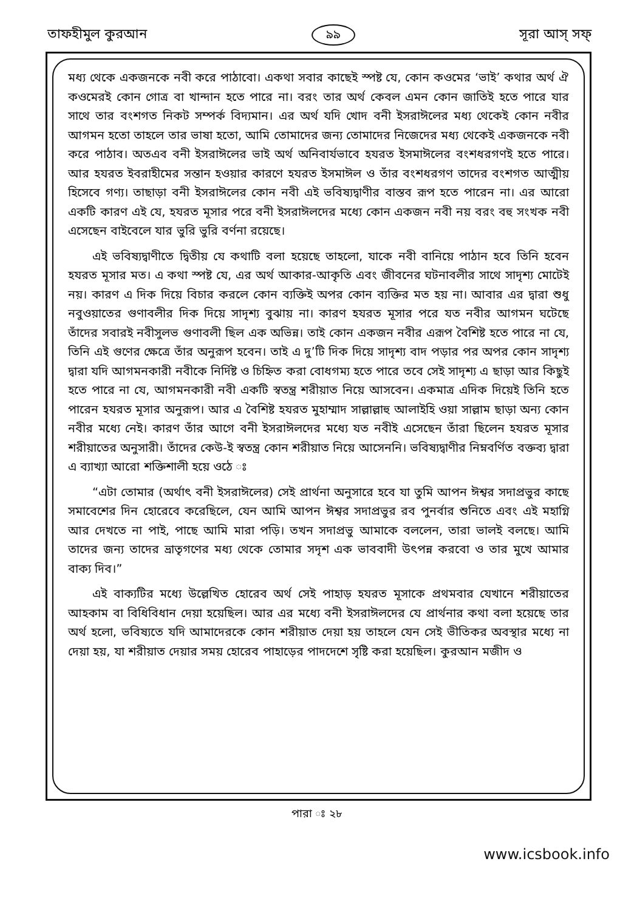তাফহীমুল কুরআন ৯৯ সূরা আস্ সফ্
মধ্য থেকে একজনকে নবী করে পাঠাবো। একথা সবার কাছেই স্পষ্ট যে, কোন কওমের ‘ভাই’ কথার অর্থ ঐ কওমেরই কোন গোত্র বা খান্দান হতে পারে না। বরং তার অর্থ কেবল এমন কোন জাতিই হতে পারে যার সাথে তার বংশগত নিকট সম্পর্ক বিদ্যমান। এর অর্থ যদি খোদ বনী ইসরাঈলের মধ্য থেকেই কোন নবীর আগমন হতো তাহলে তার ভাষা হতো, আমি তোমাদের জন্য তোমাদের নিজেদের মধ্য থেকেই একজনকে নবী করে পাঠাব। অতএব বনী ইসরাঈলের ভাই অর্থ অনিবার্যভাবে হযরত ইসমাঈলের বংশধরগণই হতে পারে। আর হযরত ইবরাহীমের সন্তান হওয়ার কারণে হযরত ইসমাঈল ও তাঁর বংশধরগণ তাদের বংশগত আত্মীয় হিসেবে গণ্য। তাছাড়া বনী ইসরাঈলের কোন নবী এই ভবিষ্যদ্বাণীর বাস্তব রূপ হতে পারেন না। এর আরো একটি কারণ এই যে, হযরত মূসার পরে বনী ইসরাঈলদের মধ্যে কোন একজন নবী নয় বরং বহু সংখক নবী এসেছেন বাইবেলে যার ভুরি ভুরি বর্ণনা রয়েছে।
এই ভবিষ্যদ্বাণীতে দ্বিতীয় যে কথাটি বলা হয়েছে তাহলো, যাকে নবী বানিয়ে পাঠান হবে তিনি হবেন হযরত মূসার মত। এ কথা স্পষ্ট যে, এর অর্থ আকার-আকৃতি এবং জীবনের ঘটনাবলীর সাথে সাদৃশ্য মোটেই নয়। কারণ এ দিক দিয়ে বিচার করলে কোন ব্যক্তিই অপর কোন ব্যক্তির মত হয় না। আবার এর দ্বারা শুধু নবুওয়াতের গুণাবলীর দিক দিয়ে সাদৃশ্য বুঝায় না। কারণ হযরত মূসার পরে যত নবীর আগমন ঘটেছে তাঁদের সবারই নবীসুলভ গুণাবলী ছিল এক অভিন্ন। তাই কোন একজন নবীর এরূপ বৈশিষ্ট হতে পারে না যে, তিনি এই গুণের ক্ষেত্রে তাঁর অনুরূপ হবেন। তাই এ দু’টি দিক দিয়ে সাদৃশ্য বাদ পড়ার পর অপর কোন সাদৃশ্য দ্বারা যদি আগমনকারী নবীকে নির্দিষ্ট ও চিহ্নিত করা বোধগম্য হতে পারে তবে সেই সাদৃশ্য এ ছাড়া আর কিছুই হতে পারে না যে, আগমনকারী নবী একটি স্বতন্ত্র শরীয়াত নিয়ে আসবেন। একমাত্র এদিক দিয়েই তিনি হতে পারেন হযরত মূসার অনুরূপ। আর এ বৈশিষ্ট হযরত মুহাম্মাদ সাল্লাল্লাহু আলাইহি ওয়া সাল্লাম ছাড়া অন্য কোন নবীর মধ্যে নেই। কারণ তাঁর আগে বনী ইসরাঈলদের মধ্যে যত নবীই এসেছেন তাঁরা ছিলেন হযরত মূসার শরীয়াতের অনুসারী। তাঁদের কেউ-ই স্বতন্ত্র কোন শরীয়াত নিয়ে আসেননি। ভবিষ্যদ্বাণীর নিম্নবর্ণিত বক্তব্য দ্বারা এ ব্যাখ্যা আরো শক্তিশালী হয়ে ওঠে ঃ
“এটা তোমার (অর্থাৎ বনী ইসরাঈলের) সেই প্রার্থনা অনুসারে হবে যা তুমি আপন ঈশ্বর সদাপ্রভুর কাছে সমাবেশের দিন হোরেবে করেছিলে, যেন আমি আপন ঈশ্বর সদাপ্রভুর রব পুনর্বার শুনিতে এবং এই মহাগ্নি আর দেখতে না পাই, পাছে আমি মারা পড়ি। তখন সদাপ্রভু আমাকে বললেন, তারা ভালই বলছে। আমি তাদের জন্য তাদের ভ্রাতৃগণের মধ্য থেকে তোমার সদৃশ এক ভাববাদী উৎপন্ন করবো ও তার মুখে আমার বাক্য দিব।”
এই বাক্যটির মধ্যে উল্লেখিত হোরেব অর্থ সেই পাহাড় হযরত মূসাকে প্রথমবার যেখানে শরীয়াতের আহকাম বা বিধিবিধান দেয়া হয়েছিল। আর এর মধ্যে বনী ইসরাঈলদের যে প্রার্থনার কথা বলা হয়েছে তার অর্থ হলো, ভবিষ্যতে যদি আমাদেরকে কোন শরীয়াত দেয়া হয় তাহলে যেন সেই ভীতিকর অবস্থার মধ্যে না দেয়া হয়, যা শরীয়াত দেয়ার সময় হোরেব পাহাড়ের পাদদেশে সৃষ্টি করা হয়েছিল। কুরআন মজীদ ও
পারা ঃ ২৮
www.icsbook.info